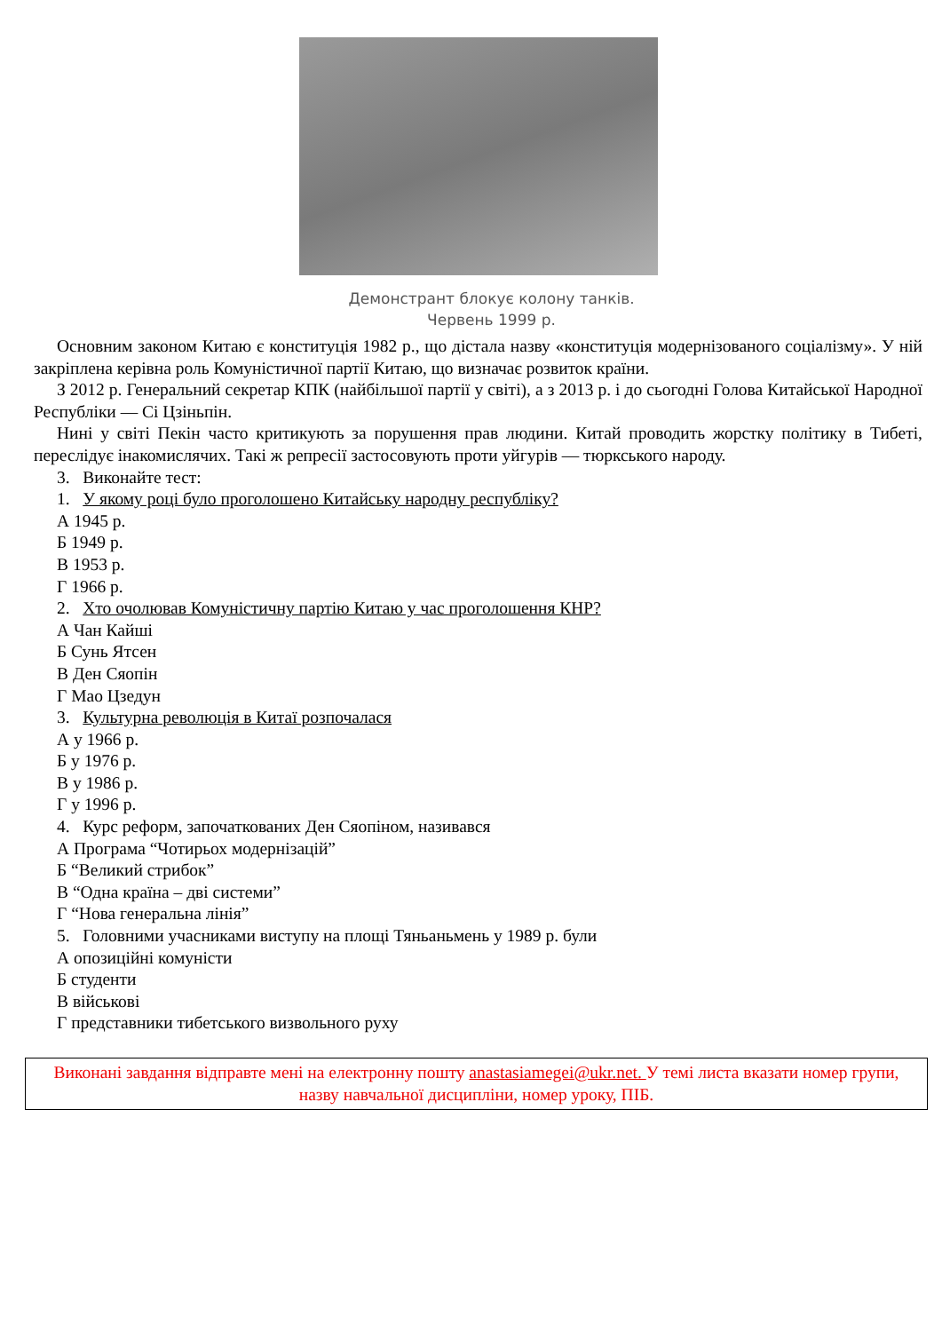Демонстрант блокує колону танків.
Червень 1999 р.
Основним законом Китаю є конституція 1982 р., що дістала назву «конституція модернізованого соціалізму». У ній закріплена керівна роль Комуністичної партії Китаю, що визначає розвиток країни.
З 2012 р. Генеральний секретар КПК (найбільшої партії у світі), а з 2013 р. і до сьогодні Голова Китайської Народної Республіки — Сі Цзіньпін.
Нині у світі Пекін часто критикують за порушення прав людини. Китай проводить жорстку політику в Тибеті, переслідує інакомислячих. Такі ж репресії застосовують проти уйгурів — тюркського народу.
3. Виконайте тест:
1. У якому році було проголошено Китайську народну республіку?
А 1945 р.
Б 1949 р.
В 1953 р.
Г 1966 р.
2. Хто очолював Комуністичну партію Китаю у час проголошення КНР?
А Чан Кайші
Б Сунь Ятсен
В Ден Сяопін
Г Мао Цзедун
3. Культурна революція в Китаї розпочалася
А у 1966 р.
Б у 1976 р.
В у 1986 р.
Г у 1996 р.
4. Курс реформ, започаткованих Ден Сяопіном, називався
А Програма “Чотирьох модернізацій”
Б “Великий стрибок”
В “Одна країна – дві системи”
Г “Нова генеральна лінія”
5. Головними учасниками виступу на площі Тяньаньмень у 1989 р. були
А опозиційні комуністи
Б студенти
В військові
Г представники тибетського визвольного руху
Виконані завдання відправте мені на електронну пошту anastasiamegei@ukr.net. У темі листа вказати номер групи, назву навчальної дисципліни, номер уроку, ПІБ.